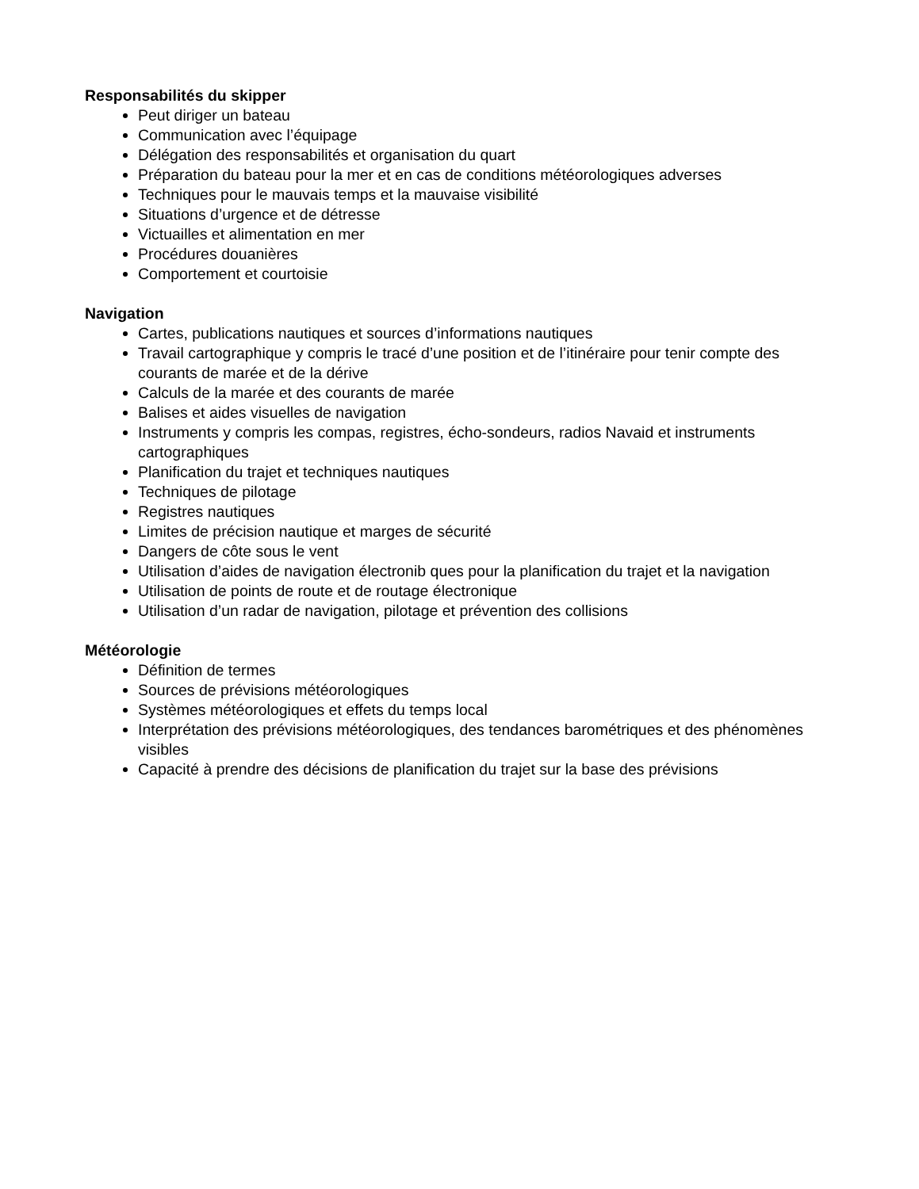Responsabilités du skipper
Peut diriger un bateau
Communication avec l’équipage
Délégation des responsabilités et organisation du quart
Préparation du bateau pour la mer et en cas de conditions météorologiques adverses
Techniques pour le mauvais temps et la mauvaise visibilité
Situations d’urgence et de détresse
Victuailles et alimentation en mer
Procédures douanières
Comportement et courtoisie
Navigation
Cartes, publications nautiques et sources d’informations nautiques
Travail cartographique y compris le tracé d’une position et de l’itinéraire pour tenir compte des courants de marée et de la dérive
Calculs de la marée et des courants de marée
Balises et aides visuelles de navigation
Instruments y compris les compas, registres, écho-sondeurs, radios Navaid et instruments cartographiques
Planification du trajet et techniques nautiques
Techniques de pilotage
Registres nautiques
Limites de précision nautique et marges de sécurité
Dangers de côte sous le vent
Utilisation d’aides de navigation électronib ques pour la planification du trajet et la navigation
Utilisation de points de route et de routage électronique
Utilisation d’un radar de navigation, pilotage et prévention des collisions
Météorologie
Définition de termes
Sources de prévisions météorologiques
Systèmes météorologiques et effets du temps local
Interprétation des prévisions météorologiques, des tendances barométriques et des phénomènes visibles
Capacité à prendre des décisions de planification du trajet sur la base des prévisions